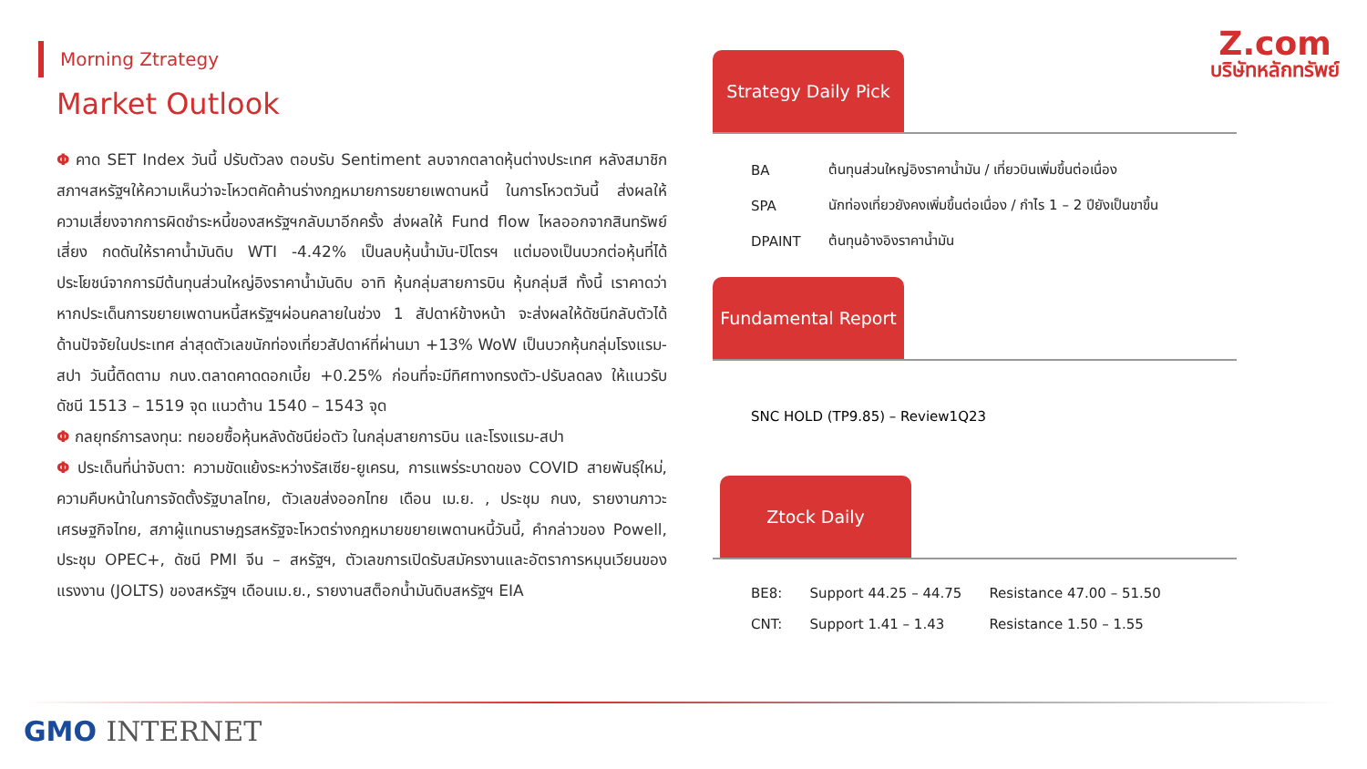Z.com
บริษัทหลักทรัพย์
Morning Ztrategy
Market Outlook
Φ คาด SET Index วันนี้ ปรับตัวลง ตอบรับ Sentiment ลบจากตลาดหุ้นต่างประเทศ หลังสมาชิกสภาฯสหรัฐฯให้ความเห็นว่าจะโหวตคัดค้านร่างกฎหมายการขยายเพดานหนี้ ในการโหวตวันนี้ ส่งผลให้ความเสี่ยงจากการผิดชำระหนี้ของสหรัฐฯกลับมาอีกครั้ง ส่งผลให้ Fund flow ไหลออกจากสินทรัพย์เสี่ยง กดดันให้ราคาน้ำมันดิบ WTI -4.42% เป็นลบหุ้นน้ำมัน-ปิโตรฯ แต่มองเป็นบวกต่อหุ้นที่ได้ประโยชน์จากการมีต้นทุนส่วนใหญ่อิงราคาน้ำมันดิบ อาทิ หุ้นกลุ่มสายการบิน หุ้นกลุ่มสี ทั้งนี้ เราคาดว่าหากประเด็นการขยายเพดานหนี้สหรัฐฯผ่อนคลายในช่วง 1 สัปดาห์ข้างหน้า จะส่งผลให้ดัชนีกลับตัวได้ ด้านปัจจัยในประเทศ ล่าสุดตัวเลขนักท่องเที่ยวสัปดาห์ที่ผ่านมา +13% WoW เป็นบวกหุ้นกลุ่มโรงแรม-สปา วันนี้ติดตาม กนง.ตลาดคาดดอกเบี้ย +0.25% ก่อนที่จะมีทิศทางทรงตัว-ปรับลดลง ให้แนวรับดัชนี 1513 – 1519 จุด แนวต้าน 1540 – 1543 จุด
Φ กลยุทธ์การลงทุน: ทยอยซื้อหุ้นหลังดัชนีย่อตัว ในกลุ่มสายการบิน และโรงแรม-สปา
Φ ประเด็นที่น่าจับตา: ความขัดแย้งระหว่างรัสเซีย-ยูเครน, การแพร่ระบาดของ COVID สายพันธุ์ใหม่, ความคืบหน้าในการจัดตั้งรัฐบาลไทย, ตัวเลขส่งออกไทย เดือน เม.ย. , ประชุม กนง, รายงานภาวะเศรษฐกิจไทย, สภาผู้แทนราษฎรสหรัฐจะโหวตร่างกฎหมายขยายเพดานหนี้วันนี้, คำกล่าวของ Powell, ประชุม OPEC+, ดัชนี PMI จีน – สหรัฐฯ, ตัวเลขการเปิดรับสมัครงานและอัตราการหมุนเวียนของแรงงาน (JOLTS) ของสหรัฐฯ เดือนเม.ย., รายงานสต็อกน้ำมันดิบสหรัฐฯ EIA
Strategy Daily Pick
| BA | ต้นทุนส่วนใหญ่อิงราคาน้ำมัน / เที่ยวบินเพิ่มขึ้นต่อเนื่อง |
| SPA | นักท่องเที่ยวยังคงเพิ่มขึ้นต่อเนื่อง / กำไร 1 – 2 ปียังเป็นขาขึ้น |
| DPAINT | ต้นทุนอ้างอิงราคาน้ำมัน |
Fundamental Report
SNC HOLD (TP9.85) – Review1Q23
Ztock Daily
| BE8: | Support 44.25 – 44.75 | Resistance 47.00 – 51.50 |
| CNT: | Support 1.41 – 1.43 | Resistance 1.50 – 1.55 |
GMO INTERNET